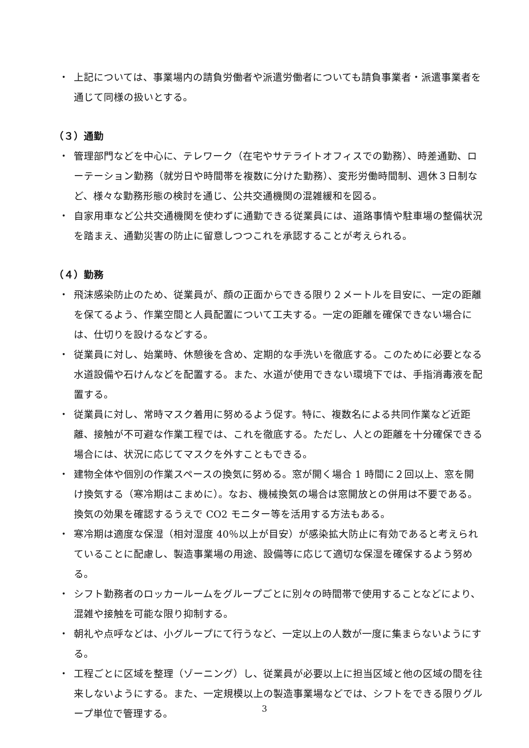・ 上記については、事業場内の請負労働者や派遣労働者についても請負事業者・派遣事業者を通じて同様の扱いとする。
（３）通勤
・ 管理部門などを中心に、テレワーク（在宅やサテライトオフィスでの勤務）、時差通勤、ローテーション勤務（就労日や時間帯を複数に分けた勤務）、変形労働時間制、週休３日制など、様々な勤務形態の検討を通じ、公共交通機関の混雑緩和を図る。
・ 自家用車など公共交通機関を使わずに通勤できる従業員には、道路事情や駐車場の整備状況を踏まえ、通勤災害の防止に留意しつつこれを承認することが考えられる。
（４）勤務
・ 飛沫感染防止のため、従業員が、顔の正面からできる限り２メートルを目安に、一定の距離を保てるよう、作業空間と人員配置について工夫する。一定の距離を確保できない場合には、仕切りを設けるなどする。
・ 従業員に対し、始業時、休憩後を含め、定期的な手洗いを徹底する。このために必要となる水道設備や石けんなどを配置する。また、水道が使用できない環境下では、手指消毒液を配置する。
・ 従業員に対し、常時マスク着用に努めるよう促す。特に、複数名による共同作業など近距離、接触が不可避な作業工程では、これを徹底する。ただし、人との距離を十分確保できる場合には、状況に応じてマスクを外すこともできる。
・ 建物全体や個別の作業スペースの換気に努める。窓が開く場合 1 時間に２回以上、窓を開け換気する（寒冷期はこまめに）。なお、機械換気の場合は窓開放との併用は不要である。換気の効果を確認するうえで CO2 モニター等を活用する方法もある。
・ 寒冷期は適度な保湿（相対湿度 40％以上が目安）が感染拡大防止に有効であると考えられていることに配慮し、製造事業場の用途、設備等に応じて適切な保湿を確保するよう努める。
・ シフト勤務者のロッカールームをグループごとに別々の時間帯で使用することなどにより、混雑や接触を可能な限り抑制する。
・ 朝礼や点呼などは、小グループにて行うなど、一定以上の人数が一度に集まらないようにする。
・ 工程ごとに区域を整理（ゾーニング）し、従業員が必要以上に担当区域と他の区域の間を往来しないようにする。また、一定規模以上の製造事業場などでは、シフトをできる限りグループ単位で管理する。
3